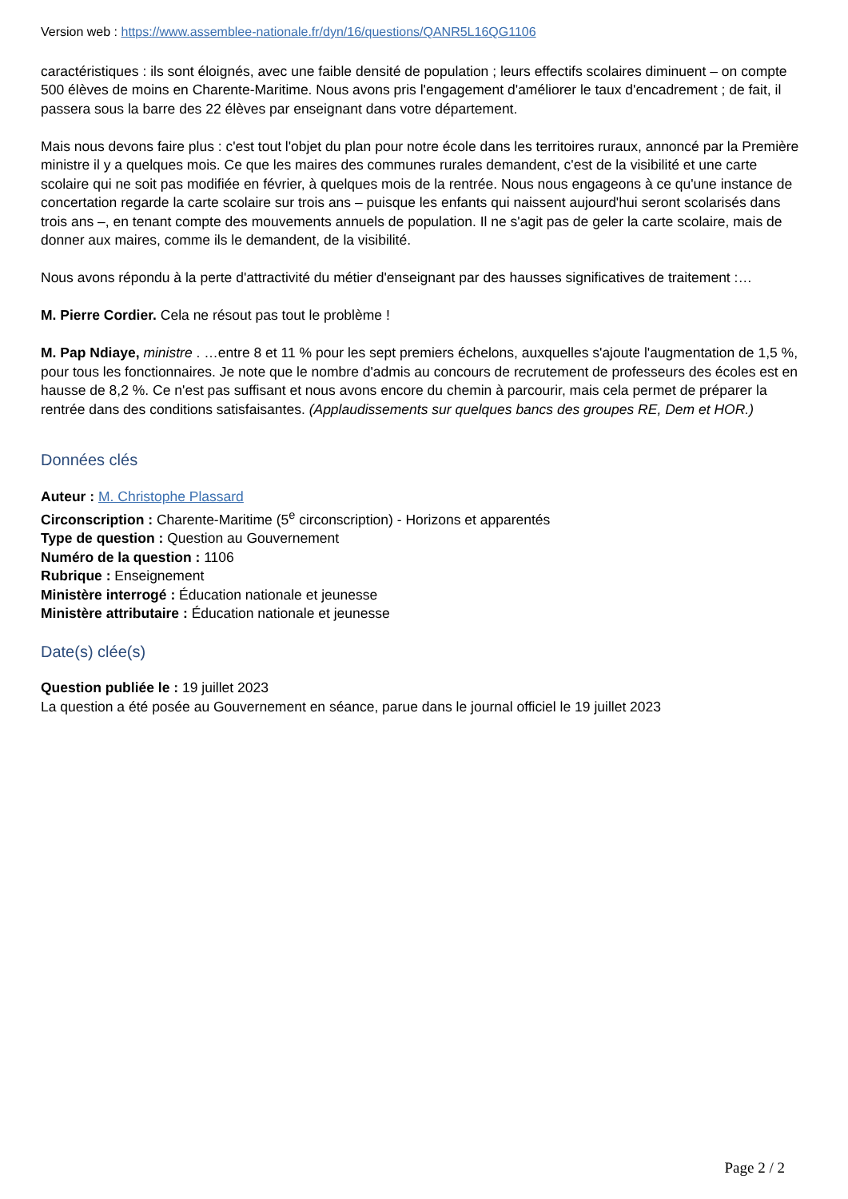Version web : https://www.assemblee-nationale.fr/dyn/16/questions/QANR5L16QG1106
caractéristiques : ils sont éloignés, avec une faible densité de population ; leurs effectifs scolaires diminuent – on compte 500 élèves de moins en Charente-Maritime. Nous avons pris l'engagement d'améliorer le taux d'encadrement ; de fait, il passera sous la barre des 22 élèves par enseignant dans votre département.
Mais nous devons faire plus : c'est tout l'objet du plan pour notre école dans les territoires ruraux, annoncé par la Première ministre il y a quelques mois. Ce que les maires des communes rurales demandent, c'est de la visibilité et une carte scolaire qui ne soit pas modifiée en février, à quelques mois de la rentrée. Nous nous engageons à ce qu'une instance de concertation regarde la carte scolaire sur trois ans – puisque les enfants qui naissent aujourd'hui seront scolarisés dans trois ans –, en tenant compte des mouvements annuels de population. Il ne s'agit pas de geler la carte scolaire, mais de donner aux maires, comme ils le demandent, de la visibilité.
Nous avons répondu à la perte d'attractivité du métier d'enseignant par des hausses significatives de traitement :…
M. Pierre Cordier. Cela ne résout pas tout le problème !
M. Pap Ndiaye, ministre . …entre 8 et 11 % pour les sept premiers échelons, auxquelles s'ajoute l'augmentation de 1,5 %, pour tous les fonctionnaires. Je note que le nombre d'admis au concours de recrutement de professeurs des écoles est en hausse de 8,2 %. Ce n'est pas suffisant et nous avons encore du chemin à parcourir, mais cela permet de préparer la rentrée dans des conditions satisfaisantes. (Applaudissements sur quelques bancs des groupes RE, Dem et HOR.)
Données clés
Auteur : M. Christophe Plassard
Circonscription : Charente-Maritime (5<sup>e</sup> circonscription) - Horizons et apparentés
Type de question : Question au Gouvernement
Numéro de la question : 1106
Rubrique : Enseignement
Ministère interrogé : Éducation nationale et jeunesse
Ministère attributaire : Éducation nationale et jeunesse
Date(s) clée(s)
Question publiée le : 19 juillet 2023
La question a été posée au Gouvernement en séance, parue dans le journal officiel le 19 juillet 2023
Page 2 / 2